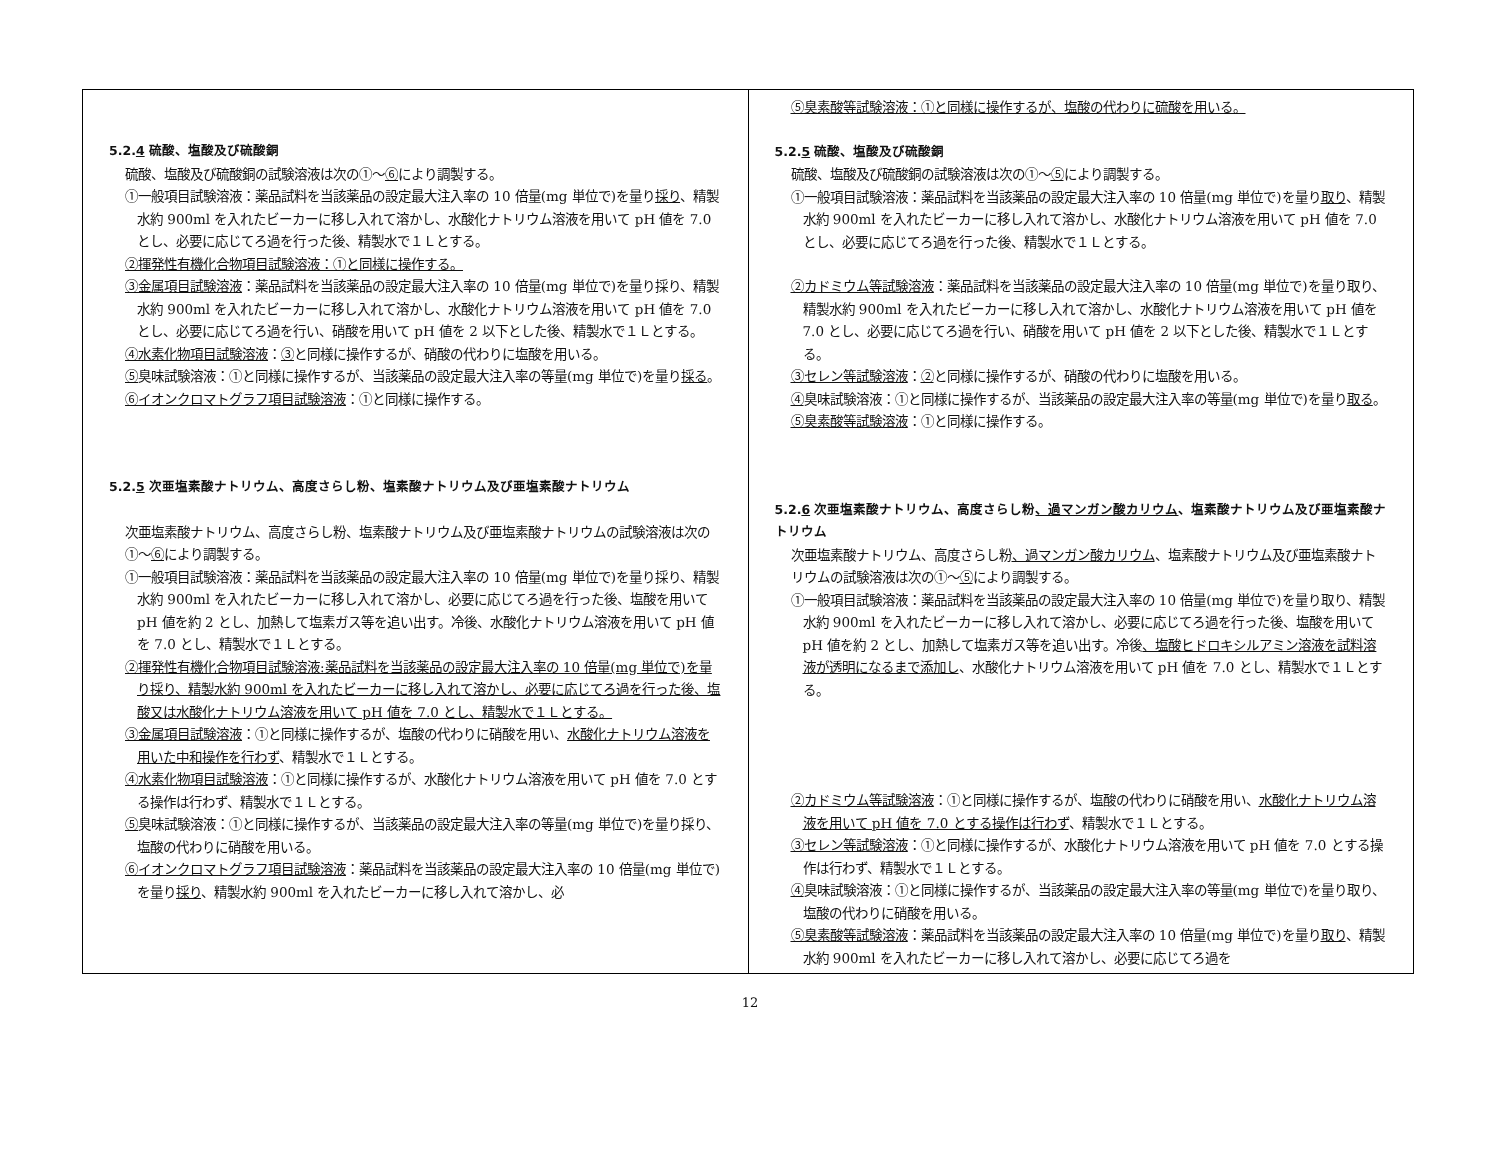| 5.2. 4 硫酸、塩酸及び硫酸銅 硫酸、塩酸及び硫酸銅の試験溶液は次の①～ ⑥ により調製する。 ①一般項目試験溶液：薬品試料を当該薬品の設定最大注入率の 10 倍量(mg 単位で)を量り 採り 、精製水約 900ml を入れたビーカーに移し入れて溶かし、水酸化ナトリウム溶液を用いて pH 値を 7.0 とし、必要に応じてろ過を行った後、精製水で１Ｌとする。 ②揮発性有機化合物項目試験溶液：①と同様に操作する。 ③金属項目試験溶液 ：薬品試料を当該薬品の設定最大注入率の 10 倍量(mg 単位で)を量り採り、精製水約 900ml を入れたビーカーに移し入れて溶かし、水酸化ナトリウム溶液を用いて pH 値を 7.0 とし、必要に応じてろ過を行い、硝酸を用いて pH 値を 2 以下とした後、精製水で１Ｌとする。 ④水素化物項目試験溶液 ： ③ と同様に操作するが、硝酸の代わりに塩酸を用いる。 ⑤ 臭味試験溶液：①と同様に操作するが、当該薬品の設定最大注入率の等量(mg 単位で)を量り 採る 。 ⑥イオンクロマトグラフ項目試験溶液 ：①と同様に操作する。 5.2. 5 次亜塩素酸ナトリウム、高度さらし粉、塩素酸ナトリウム及び亜塩素酸ナトリウム 次亜塩素酸ナトリウム、高度さらし粉、塩素酸ナトリウム及び亜塩素酸ナトリウムの試験溶液は次の①～ ⑥ により調製する。 ①一般項目試験溶液：薬品試料を当該薬品の設定最大注入率の 10 倍量(mg 単位で)を量り採り、精製水約 900ml を入れたビーカーに移し入れて溶かし、必要に応じてろ過を行った後、塩酸を用いて pH 値を約 2 とし、加熱して塩素ガス等を追い出す。冷後、水酸化ナトリウム溶液を用いて pH 値を 7.0 とし、精製水で１Ｌとする。 ②揮発性有機化合物項目試験溶液:薬品試料を当該薬品の設定最大注入率の 10 倍量(mg 単位で)を量り採り、精製水約 900ml を入れたビーカーに移し入れて溶かし、必要に応じてろ過を行った後、塩酸又は水酸化ナトリウム溶液を用いて pH 値を 7.0 とし、精製水で１Ｌとする。 ③金属項目試験溶液 ：①と同様に操作するが、塩酸の代わりに硝酸を用い、 水酸化ナトリウム溶液を用いた中和操作を行わず 、精製水で１Ｌとする。 ④水素化物項目試験溶液 ：①と同様に操作するが、水酸化ナトリウム溶液を用いて pH 値を 7.0 とする操作は行わず、精製水で１Ｌとする。 ⑤ 臭味試験溶液：①と同様に操作するが、当該薬品の設定最大注入率の等量(mg 単位で)を量り採り、塩酸の代わりに硝酸を用いる。 ⑥イオンクロマトグラフ項目試験溶液 ：薬品試料を当該薬品の設定最大注入率の 10 倍量(mg 単位で)を量り 採り 、精製水約 900ml を入れたビーカーに移し入れて溶かし、必 | ⑤臭素酸等試験溶液：①と同様に操作するが、塩酸の代わりに硫酸を用いる。 5.2. 5 硫酸、塩酸及び硫酸銅 硫酸、塩酸及び硫酸銅の試験溶液は次の①～ ⑤ により調製する。 ①一般項目試験溶液：薬品試料を当該薬品の設定最大注入率の 10 倍量(mg 単位で)を量り 取り 、精製水約 900ml を入れたビーカーに移し入れて溶かし、水酸化ナトリウム溶液を用いて pH 値を 7.0 とし、必要に応じてろ過を行った後、精製水で１Ｌとする。 ②カドミウム等試験溶液 ：薬品試料を当該薬品の設定最大注入率の 10 倍量(mg 単位で)を量り取り、精製水約 900ml を入れたビーカーに移し入れて溶かし、水酸化ナトリウム溶液を用いて pH 値を 7.0 とし、必要に応じてろ過を行い、硝酸を用いて pH 値を 2 以下とした後、精製水で１Ｌとする。 ③セレン等試験溶液 ： ② と同様に操作するが、硝酸の代わりに塩酸を用いる。 ④ 臭味試験溶液：①と同様に操作するが、当該薬品の設定最大注入率の等量(mg 単位で)を量り 取る 。 ⑤臭素酸等試験溶液 ：①と同様に操作する。 5.2. 6 次亜塩素酸ナトリウム、高度さらし粉 、過マンガン酸カリウム 、塩素酸ナトリウム及び亜塩素酸ナトリウム 次亜塩素酸ナトリウム、高度さらし粉 、過マンガン酸カリウム 、塩素酸ナトリウム及び亜塩素酸ナトリウムの試験溶液は次の①～ ⑤ により調製する。 ①一般項目試験溶液：薬品試料を当該薬品の設定最大注入率の 10 倍量(mg 単位で)を量り取り、精製水約 900ml を入れたビーカーに移し入れて溶かし、必要に応じてろ過を行った後、塩酸を用いて pH 値を約 2 とし、加熱して塩素ガス等を追い出す。冷後 、塩酸ヒドロキシルアミン溶液を試料溶液が透明になるまで添加し 、水酸化ナトリウム溶液を用いて pH 値を 7.0 とし、精製水で１Ｌとする。 ②カドミウム等試験溶液 ：①と同様に操作するが、塩酸の代わりに硝酸を用い、 水酸化ナトリウム溶液を用いて pH 値を 7.0 とする操作は行わず 、精製水で１Ｌとする。 ③セレン等試験溶液 ：①と同様に操作するが、水酸化ナトリウム溶液を用いて pH 値を 7.0 とする操作は行わず、精製水で１Ｌとする。 ④ 臭味試験溶液：①と同様に操作するが、当該薬品の設定最大注入率の等量(mg 単位で)を量り取り、塩酸の代わりに硝酸を用いる。 ⑤臭素酸等試験溶液 ：薬品試料を当該薬品の設定最大注入率の 10 倍量(mg 単位で)を量り 取り 、精製水約 900ml を入れたビーカーに移し入れて溶かし、必要に応じてろ過を |
12